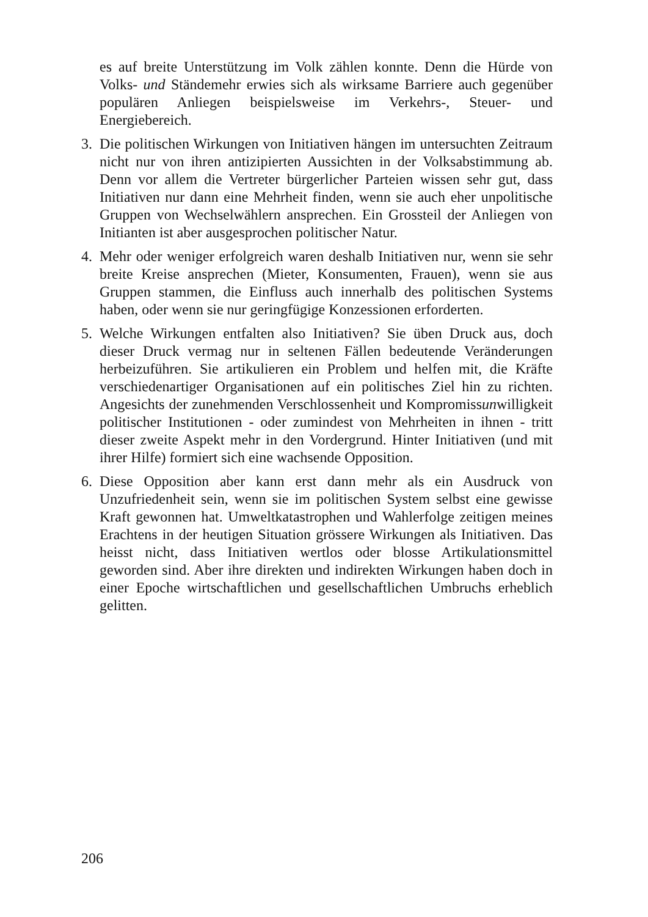es auf breite Unterstützung im Volk zählen konnte. Denn die Hürde von Volks- und Ständemehr erwies sich als wirksame Barriere auch gegenüber populären Anliegen beispielsweise im Verkehrs-, Steuer- und Energiebereich.
3. Die politischen Wirkungen von Initiativen hängen im untersuchten Zeitraum nicht nur von ihren antizipierten Aussichten in der Volksabstimmung ab. Denn vor allem die Vertreter bürgerlicher Parteien wissen sehr gut, dass Initiativen nur dann eine Mehrheit finden, wenn sie auch eher unpolitische Gruppen von Wechselwählern ansprechen. Ein Grossteil der Anliegen von Initianten ist aber ausgesprochen politischer Natur.
4. Mehr oder weniger erfolgreich waren deshalb Initiativen nur, wenn sie sehr breite Kreise ansprechen (Mieter, Konsumenten, Frauen), wenn sie aus Gruppen stammen, die Einfluss auch innerhalb des politischen Systems haben, oder wenn sie nur geringfügige Konzessionen erforderten.
5. Welche Wirkungen entfalten also Initiativen? Sie üben Druck aus, doch dieser Druck vermag nur in seltenen Fällen bedeutende Veränderungen herbeizuführen. Sie artikulieren ein Problem und helfen mit, die Kräfte verschiedenartiger Organisationen auf ein politisches Ziel hin zu richten. Angesichts der zunehmenden Verschlossenheit und Kompromissunwilligkeit politischer Institutionen - oder zumindest von Mehrheiten in ihnen - tritt dieser zweite Aspekt mehr in den Vordergrund. Hinter Initiativen (und mit ihrer Hilfe) formiert sich eine wachsende Opposition.
6. Diese Opposition aber kann erst dann mehr als ein Ausdruck von Unzufriedenheit sein, wenn sie im politischen System selbst eine gewisse Kraft gewonnen hat. Umweltkatastrophen und Wahlerfolge zeitigen meines Erachtens in der heutigen Situation grössere Wirkungen als Initiativen. Das heisst nicht, dass Initiativen wertlos oder blosse Artikulationsmittel geworden sind. Aber ihre direkten und indirekten Wirkungen haben doch in einer Epoche wirtschaftlichen und gesellschaftlichen Umbruchs erheblich gelitten.
206